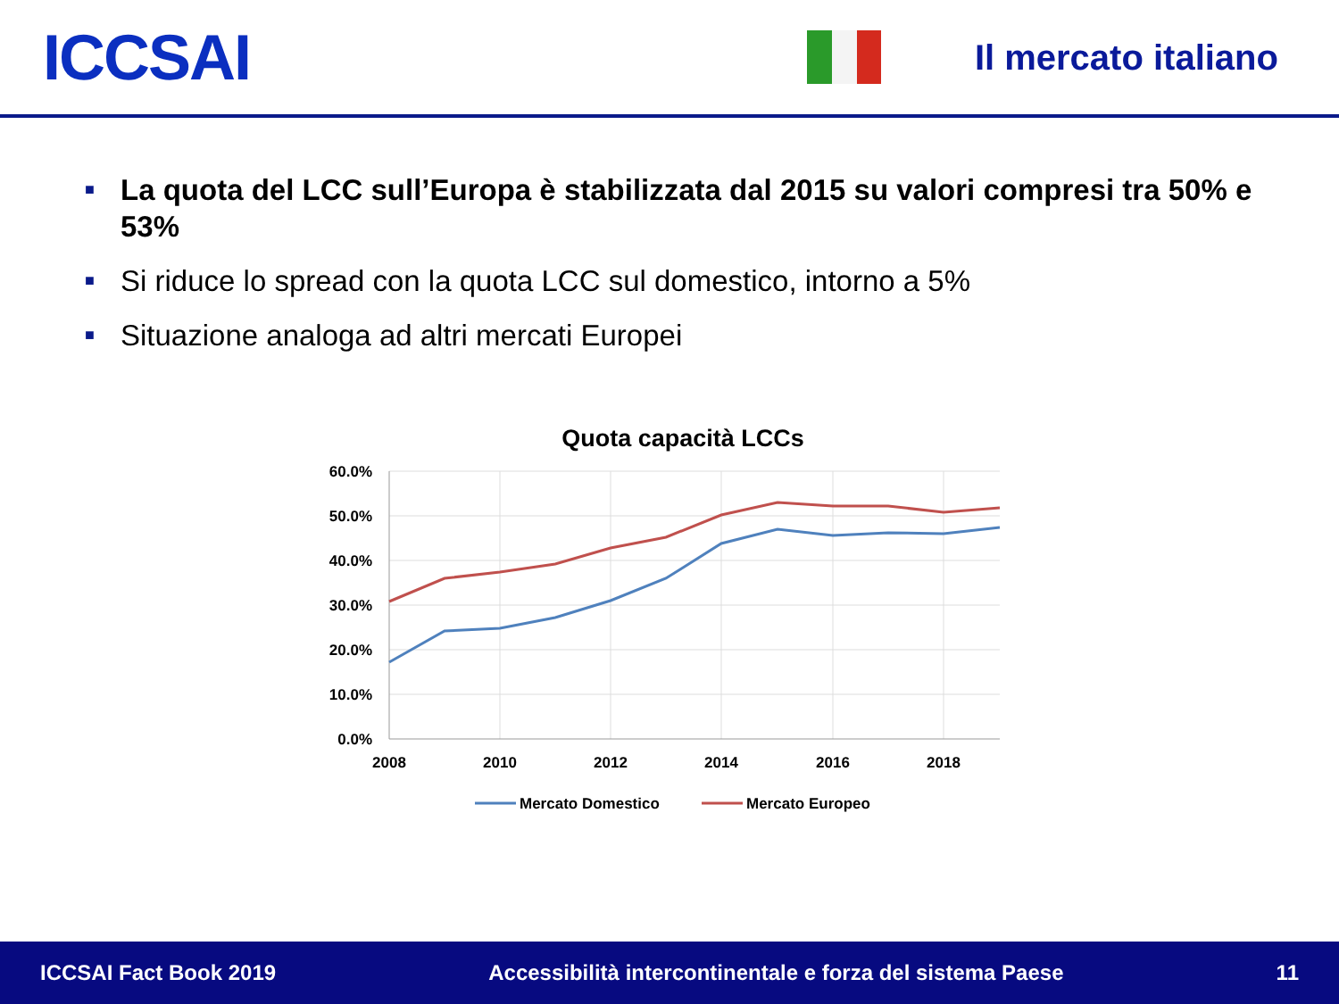ICCSAI
Il mercato italiano
■ La quota del LCC sull’Europa è stabilizzata dal 2015 su valori compresi tra 50% e 53%
■ Si riduce lo spread con la quota LCC sul domestico, intorno a 5%
■ Situazione analoga ad altri mercati Europei
Quota capacità LCCs
60.0%
50.0%
40.0%
30.0%
20.0%
10.0%
0.0%
2008
2010
2012
2014
2016
2018
Mercato Domestico
Mercato Europeo
ICCSAI Fact Book 2019 Accessibilità intercontinentale e forza del sistema Paese 11